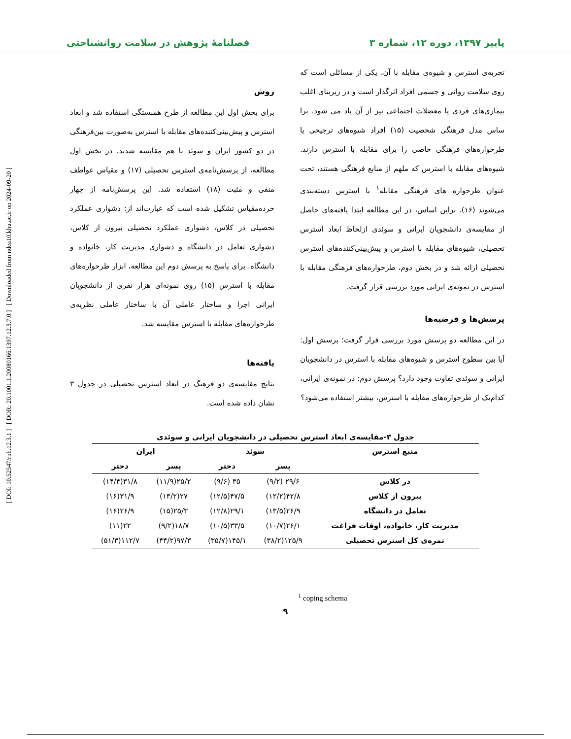پاییز ۱۳۹۷، دوره ۱۲، شماره ۳ فصلنامهٔ پژوهش در سلامت روانشناختی
[ DOI: 10.52547/rph.12.3.1 ] [ DOR: 20.1001.1.20080166.1397.12.3.7.0 ] [ Downloaded from ndea10.khu.ac.ir on 2024-09-20 ]
تجربه‌ی استرس و شیوه‌ی مقابله با آن، یکی از مسائلی است که روی سلامت روانی و جسمی افراد اثرگذار است و در زیربنای اغلب بیماری‌های فردی یا معضلات اجتماعی نیز از آن یاد می شود. برا ساس مدل فرهنگی شخصیت (۱۵) افراد شیوه‌های ترجیحی یا طرحواره‌های فرهنگی خاصی را برای مقابله با استرس دارند. شیوه‌های مقابله با استرس که ملهم از منابع فرهنگی هستند، تحت عنوان طرحواره های فرهنگی مقابله<sup>۱</sup> با استرس دسته‌بندی می‌شوند (۱۶). براین اساس، در این مطالعه ابتدا یافته‌های حاصل از مقایسه‌ی دانشجویان ایرانی و سوئدی ازلحاظ ابعاد استرس تحصیلی، شیوه‌های مقابله با استرس و پیش‌بینی‌کننده‌های استرس تحصیلی ارائه شد و در بخش دوم، طرحواره‌های فرهنگی مقابله با استرس در نمونه‌ی ایرانی مورد بررسی قرار گرفت.
پرسش‌ها و فرضیه‌ها
در این مطالعه دو پرسش مورد بررسی قرار گرفت؛ پرسش اول: آیا بین سطوح استرس و شیوه‌های مقابله با استرس در دانشجویان ایرانی و سوئدی تفاوت وجود دارد؟ پرسش دوم: در نمونه‌ی ایرانی، کدام‌یک از طرحواره‌های مقابله با استرس، بیشتر استفاده می‌شود؟
روش
برای بخش اول این مطالعه از طرح همبستگی استفاده شد و ابعاد استرس و پیش‌بینی‌کننده‌های مقابله با استرس به‌صورت بین‌فرهنگی در دو کشور ایران و سوئد با هم مقایسه شدند. در بخش اول مطالعه، از پرسش‌نامه‌ی استرس تحصیلی (۱۷) و مقیاس عواطف منفی و مثبت (۱۸) استفاده شد. این پرسش‌نامه از چهار خرده‌مقیاس تشکیل شده است که عبارت‌اند از: دشواری عملکرد تحصیلی در کلاس، دشواری عملکرد تحصیلی بیرون از کلاس، دشواری تعامل در دانشگاه و دشواری مدیریت کار، خانواده و دانشگاه. برای پاسخ به پرسش دوم این مطالعه، ابزار طرحواره‌های مقابله با استرس (۱۵) روی نمونه‌ای هزار نفری از دانشجویان ایرانی اجرا و ساختار عاملی آن با ساختار عاملی نظریه‌ی طرحواره‌های مقابله با استرس مقایسه شد.
یافته‌ها
نتایج مقایسه‌ی دو فرهنگ در ابعاد استرس تحصیلی در جدول ۳ نشان داده شده است.
جدول ۳-مقایسه‌ی ابعاد استرس تحصیلی در دانشجویان ایرانی و سوئدی
| منبع استرس | سوئد | | ایران | |
| --- | --- | --- | --- | --- |
| | پسر | دختر | پسر | دختر |
| در کلاس | ۲۹/۶ (۹/۲) | ۳۵ (۹/۶) | ۲۵/۲(۱۱/۹) | ۳۱/۸(۱۴/۴) |
| بیرون از کلاس | ۴۲/۸(۱۲/۲) | ۴۷/۵(۱۲/۵) | ۲۷(۱۳/۲) | ۳۱/۹(۱۶) |
| تعامل در دانشگاه | ۲۶/۹(۱۳/۵) | ۲۹/۱(۱۲/۸) | ۲۵/۳(۱۵) | ۲۶/۹(۱۶) |
| مدیریت کار، خانواده، اوقات فراغت | ۲۶/۱(۱۰/۷) | ۳۳/۵(۱۰/۵) | ۱۸/۷(۹/۲) | ۲۲(۱۱) |
| نمره‌ی کل استرس تحصیلی | ۱۲۵/۹(۳۸/۲) | ۱۴۵/۱(۳۵/۷) | ۹۷/۳(۴۴/۲) | ۱۱۲/۷(۵۱/۳) |
<sup>1</sup> coping schema
۹